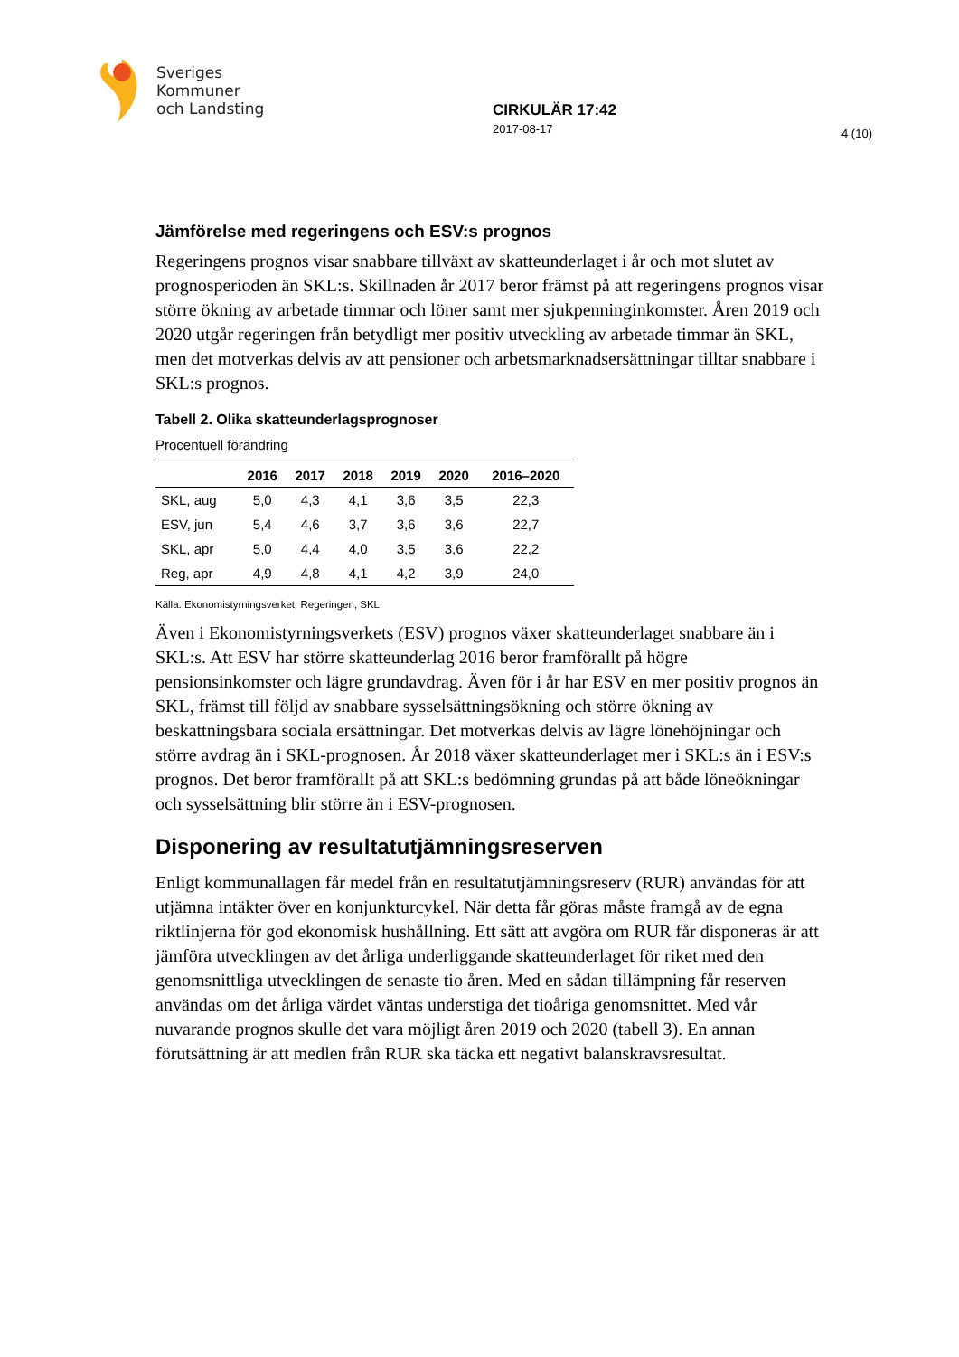Sveriges
Kommuner
och Landsting
CIRKULÄR 17:42
2017-08-17
4 (10)
Jämförelse med regeringens och ESV:s prognos
Regeringens prognos visar snabbare tillväxt av skatteunderlaget i år och mot slutet av prognosperioden än SKL:s. Skillnaden år 2017 beror främst på att regeringens prognos visar större ökning av arbetade timmar och löner samt mer sjukpenninginkomster. Åren 2019 och 2020 utgår regeringen från betydligt mer positiv utveckling av arbetade timmar än SKL, men det motverkas delvis av att pensioner och arbetsmarknadsersättningar tilltar snabbare i SKL:s prognos.
Tabell 2. Olika skatteunderlagsprognoser
Procentuell förändring
| | 2016 | 2017 | 2018 | 2019 | 2020 | 2016–2020 |
| --- | --- | --- | --- | --- | --- | --- |
| SKL, aug | 5,0 | 4,3 | 4,1 | 3,6 | 3,5 | 22,3 |
| ESV, jun | 5,4 | 4,6 | 3,7 | 3,6 | 3,6 | 22,7 |
| SKL, apr | 5,0 | 4,4 | 4,0 | 3,5 | 3,6 | 22,2 |
| Reg, apr | 4,9 | 4,8 | 4,1 | 4,2 | 3,9 | 24,0 |
Källa: Ekonomistyrningsverket, Regeringen, SKL.
Även i Ekonomistyrningsverkets (ESV) prognos växer skatteunderlaget snabbare än i SKL:s. Att ESV har större skatteunderlag 2016 beror framförallt på högre pensionsinkomster och lägre grundavdrag. Även för i år har ESV en mer positiv prognos än SKL, främst till följd av snabbare sysselsättningsökning och större ökning av beskattningsbara sociala ersättningar. Det motverkas delvis av lägre lönehöjningar och större avdrag än i SKL-prognosen. År 2018 växer skatteunderlaget mer i SKL:s än i ESV:s prognos. Det beror framförallt på att SKL:s bedömning grundas på att både löneökningar och sysselsättning blir större än i ESV-prognosen.
Disponering av resultatutjämningsreserven
Enligt kommunallagen får medel från en resultatutjämningsreserv (RUR) användas för att utjämna intäkter över en konjunkturcykel. När detta får göras måste framgå av de egna riktlinjerna för god ekonomisk hushållning. Ett sätt att avgöra om RUR får disponeras är att jämföra utvecklingen av det årliga underliggande skatteunderlaget för riket med den genomsnittliga utvecklingen de senaste tio åren. Med en sådan tillämpning får reserven användas om det årliga värdet väntas understiga det tioåriga genomsnittet. Med vår nuvarande prognos skulle det vara möjligt åren 2019 och 2020 (tabell 3). En annan förutsättning är att medlen från RUR ska täcka ett negativt balanskravsresultat.